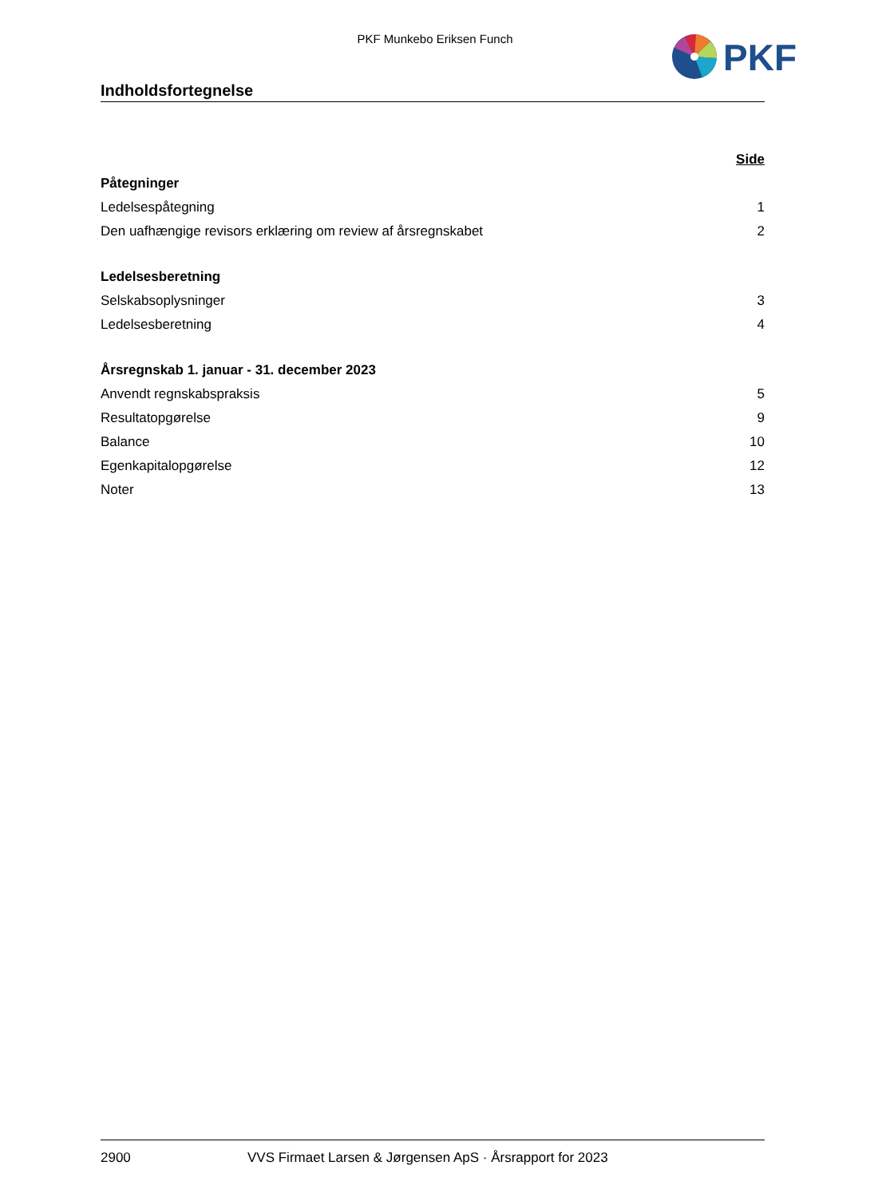PKF Munkebo Eriksen Funch
PKF
Indholdsfortegnelse
Side
Påtegninger
Ledelsespåtegning 1
Den uafhængige revisors erklæring om review af årsregnskabet 2
Ledelsesberetning
Selskabsoplysninger 3
Ledelsesberetning 4
Årsregnskab 1. januar - 31. december 2023
Anvendt regnskabspraksis 5
Resultatopgørelse 9
Balance 10
Egenkapitalopgørelse 12
Noter 13
2900 VVS Firmaet Larsen & Jørgensen ApS · Årsrapport for 2023